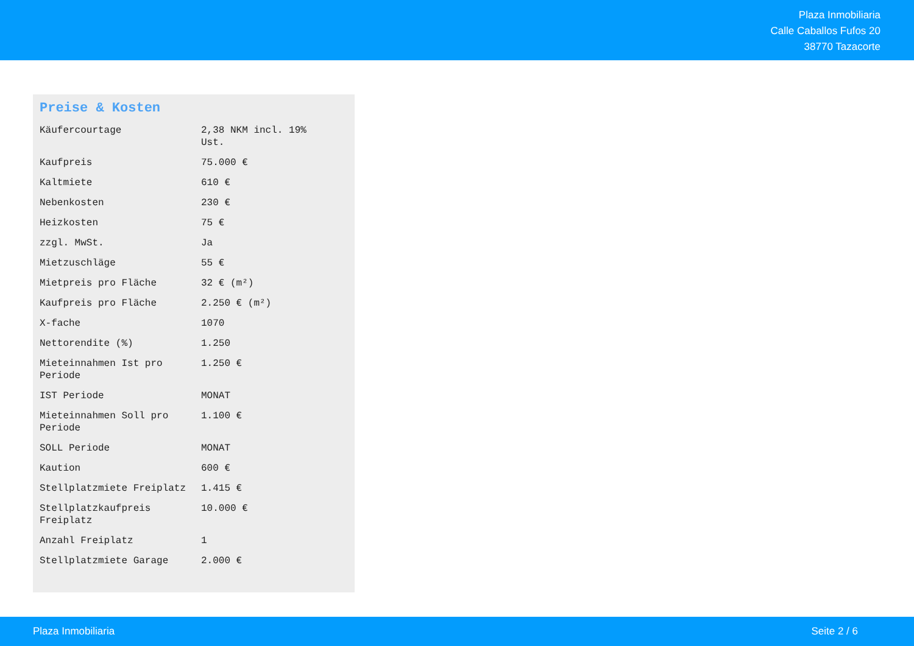Plaza Inmobiliaria
Calle Caballos Fufos 20
38770 Tazacorte
Preise & Kosten
| Käufercourtage | 2,38 NKM incl. 19% Ust. |
| Kaufpreis | 75.000 € |
| Kaltmiete | 610 € |
| Nebenkosten | 230 € |
| Heizkosten | 75 € |
| zzgl. MwSt. | Ja |
| Mietzuschläge | 55 € |
| Mietpreis pro Fläche | 32 € (m²) |
| Kaufpreis pro Fläche | 2.250 € (m²) |
| X-fache | 1070 |
| Nettorendite (%) | 1.250 |
| Mieteinnahmen Ist pro Periode | 1.250 € |
| IST Periode | MONAT |
| Mieteinnahmen Soll pro Periode | 1.100 € |
| SOLL Periode | MONAT |
| Kaution | 600 € |
| Stellplatzmiete Freiplatz | 1.415 € |
| Stellplatzkaufpreis Freiplatz | 10.000 € |
| Anzahl Freiplatz | 1 |
| Stellplatzmiete Garage | 2.000 € |
Plaza Inmobiliaria Seite 2 / 6